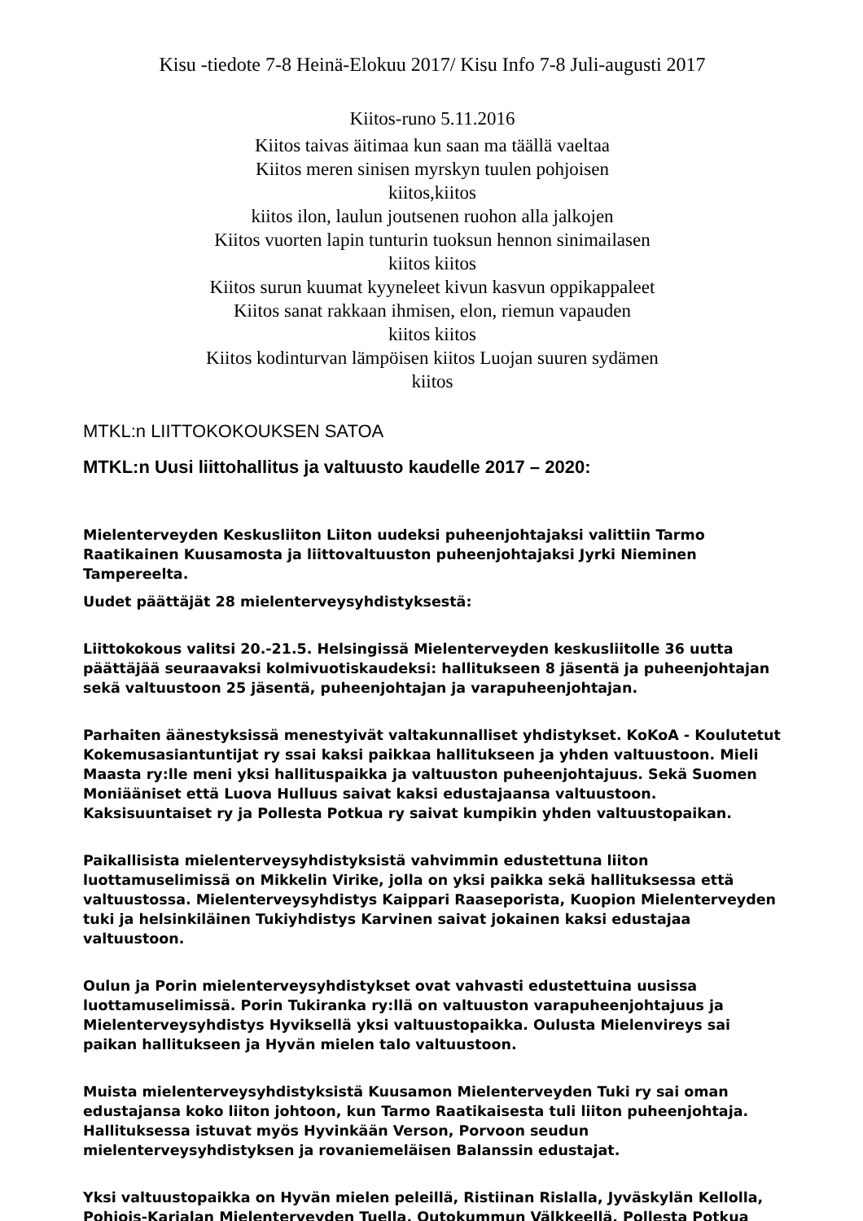Kisu -tiedote 7-8 Heinä-Elokuu 2017/ Kisu Info 7-8 Juli-augusti 2017
Kiitos-runo 5.11.2016
Kiitos taivas äitimaa kun saan ma täällä vaeltaa
Kiitos meren sinisen myrskyn tuulen pohjoisen
kiitos,kiitos
kiitos ilon, laulun joutsenen ruohon alla jalkojen
Kiitos vuorten lapin tunturin tuoksun hennon sinimailasen
kiitos kiitos
Kiitos surun kuumat kyyneleet kivun kasvun oppikappaleet
Kiitos sanat rakkaan ihmisen, elon, riemun vapauden
kiitos kiitos
Kiitos kodinturvan lämpöisen kiitos Luojan suuren sydämen
kiitos
MTKL:n LIITTOKOKOUKSEN SATOA
MTKL:n Uusi liittohallitus ja valtuusto kaudelle 2017 – 2020:
Mielenterveyden Keskusliiton Liiton uudeksi puheenjohtajaksi valittiin Tarmo Raatikainen Kuusamosta ja liittovaltuuston puheenjohtajaksi Jyrki Nieminen Tampereelta.
Uudet päättäjät 28 mielenterveysyhdistyksestä:
Liittokokous valitsi 20.-21.5. Helsingissä Mielenterveyden keskusliitolle 36 uutta päättäjää seuraavaksi kolmivuotiskaudeksi: hallitukseen 8 jäsentä ja puheenjohtajan sekä valtuustoon 25 jäsentä, puheenjohtajan ja varapuheenjohtajan.
Parhaiten äänestyksissä menestyivät valtakunnalliset yhdistykset. KoKoA - Koulutetut Kokemusasiantuntijat ry ssai kaksi paikkaa hallitukseen ja yhden valtuustoon. Mieli Maasta ry:lle meni yksi hallituspaikka ja valtuuston puheenjohtajuus. Sekä Suomen Moniääniset että Luova Hulluus saivat kaksi edustajaansa valtuustoon. Kaksisuuntaiset ry ja Pollesta Potkua ry saivat kumpikin yhden valtuustopaikan.
Paikallisista mielenterveysyhdistyksistä vahvimmin edustettuna liiton luottamuselimissä on Mikkelin Virike, jolla on yksi paikka sekä hallituksessa että valtuustossa. Mielenterveysyhdistys Kaippari Raaseporista, Kuopion Mielenterveyden tuki ja helsinkiläinen Tukiyhdistys Karvinen saivat jokainen kaksi edustajaa valtuustoon.
Oulun ja Porin mielenterveysyhdistykset ovat vahvasti edustettuina uusissa luottamuselimissä. Porin Tukiranka ry:llä on valtuuston varapuheenjohtajuus ja Mielenterveysyhdistys Hyviksellä yksi valtuustopaikka. Oulusta Mielenvireys sai paikan hallitukseen ja Hyvän mielen talo valtuustoon.
Muista mielenterveysyhdistyksistä Kuusamon Mielenterveyden Tuki ry sai oman edustajansa koko liiton johtoon, kun Tarmo Raatikaisesta tuli liiton puheenjohtaja. Hallituksessa istuvat myös Hyvinkään Verson, Porvoon seudun mielenterveysyhdistyksen ja rovaniemeläisen Balanssin edustajat.
Yksi valtuustopaikka on Hyvän mielen peleillä, Ristiinan Rislalla, Jyväskylän Kellolla, Pohjois-Karjalan Mielenterveyden Tuella, Outokummun Välkkeellä, Pollesta Potkua